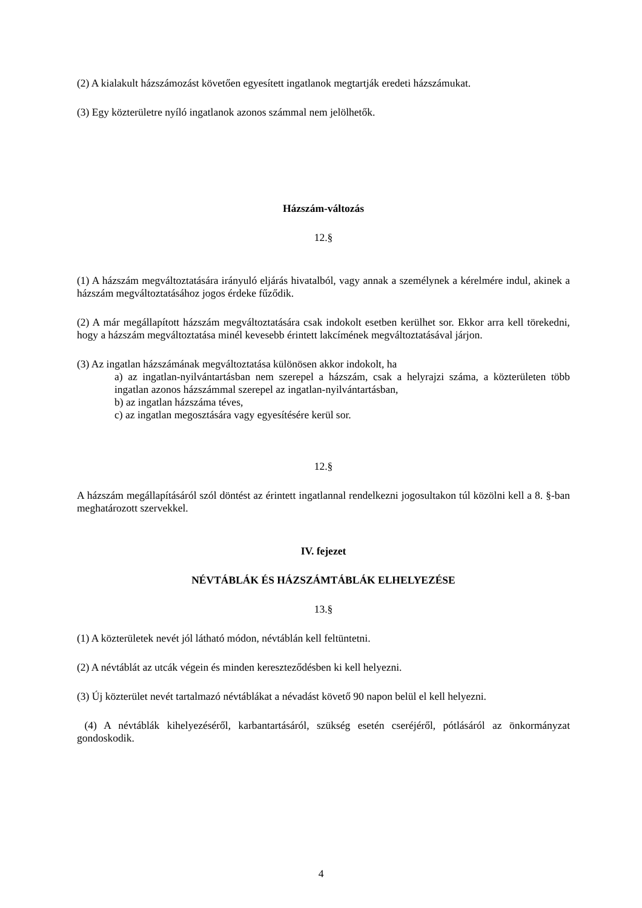(2) A kialakult házszámozást követően egyesített ingatlanok megtartják eredeti házszámukat.
(3) Egy közterületre nyíló ingatlanok azonos számmal nem jelölhetők.
Házszám-változás
12.§
(1) A házszám megváltoztatására irányuló eljárás hivatalból, vagy annak a személynek a kérelmére indul, akinek a házszám megváltoztatásához jogos érdeke fűződik.
(2) A már megállapított házszám megváltoztatására csak indokolt esetben kerülhet sor. Ekkor arra kell törekedni, hogy a házszám megváltoztatása minél kevesebb érintett lakcímének megváltoztatásával járjon.
(3) Az ingatlan házszámának megváltoztatása különösen akkor indokolt, ha
a) az ingatlan-nyilvántartásban nem szerepel a házszám, csak a helyrajzi száma, a közterületen több ingatlan azonos házszámmal szerepel az ingatlan-nyilvántartásban,
b) az ingatlan házszáma téves,
c) az ingatlan megosztására vagy egyesítésére kerül sor.
12.§
A házszám megállapításáról szól döntést az érintett ingatlannal rendelkezni jogosultakon túl közölni kell a 8. §-ban meghatározott szervekkel.
IV. fejezet
NÉVTÁBLÁK ÉS HÁZSZÁMTÁBLÁK ELHELYEZÉSE
13.§
(1) A közterületek nevét jól látható módon, névtáblán kell feltüntetni.
(2) A névtáblát az utcák végein és minden kereszteződésben ki kell helyezni.
(3) Új közterület nevét tartalmazó névtáblákat a névadást követő 90 napon belül el kell helyezni.
(4) A névtáblák kihelyezéséről, karbantartásáról, szükség esetén cseréjéről, pótlásáról az önkormányzat gondoskodik.
4